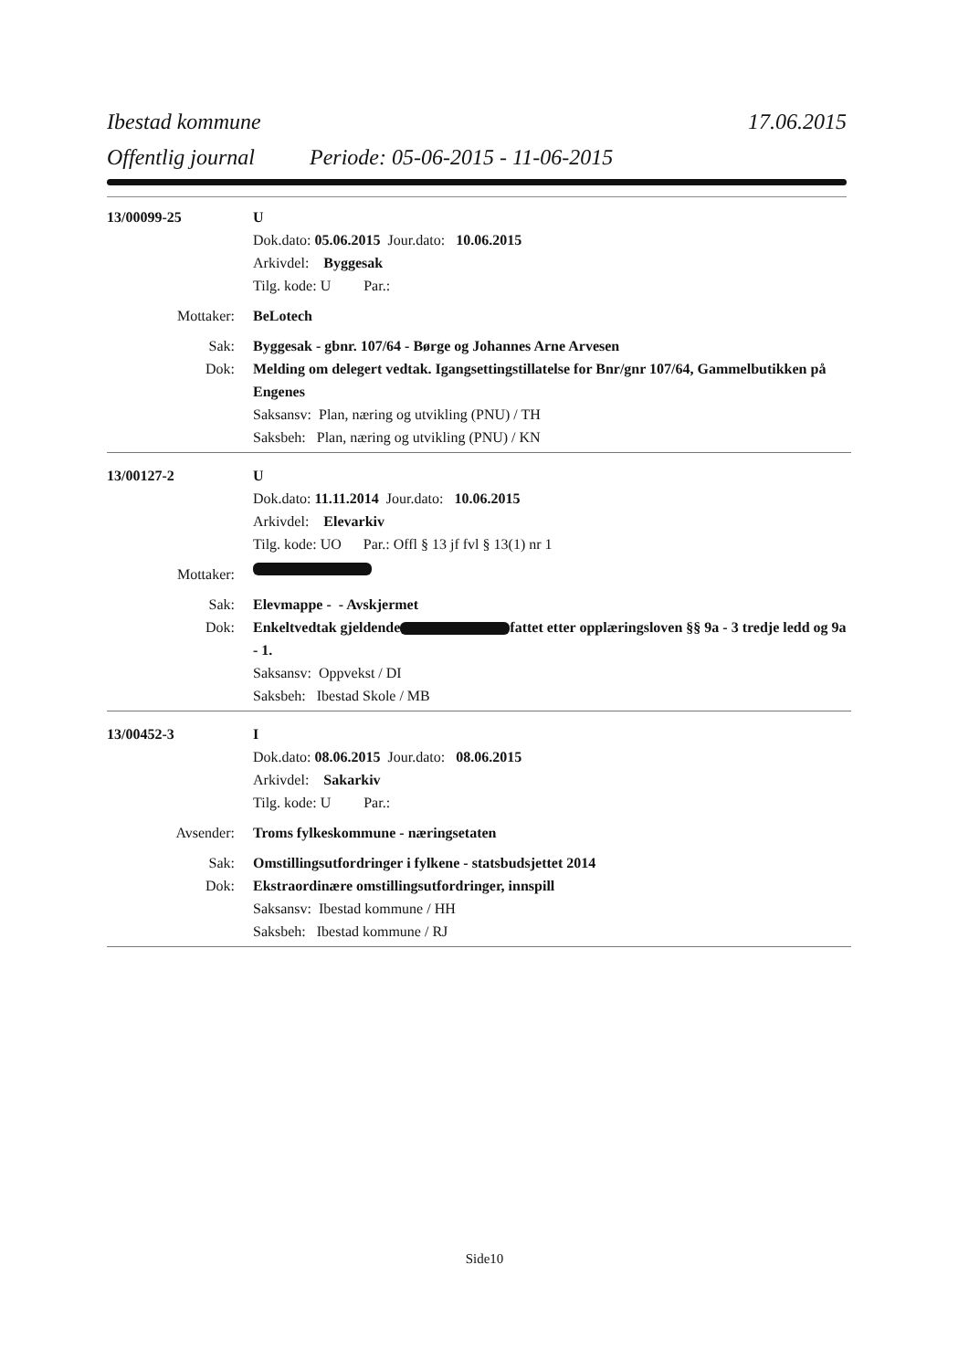Ibestad kommune 17.06.2015
Offentlig journal Periode: 05-06-2015 - 11-06-2015
13/00099-25 U
Dok.dato: 05.06.2015 Jour.dato: 10.06.2015
Arkivdel: Byggesak
Tilg. kode: U Par.:
Mottaker: BeLotech
Sak: Byggesak - gbnr. 107/64 - Børge og Johannes Arne Arvesen
Dok: Melding om delegert vedtak. Igangsettingstillatelse for Bnr/gnr 107/64, Gammelbutikken på Engenes
Saksansv: Plan, næring og utvikling (PNU) / TH
Saksbeh: Plan, næring og utvikling (PNU) / KN
13/00127-2 U
Dok.dato: 11.11.2014 Jour.dato: 10.06.2015
Arkivdel: Elevarkiv
Tilg. kode: UO Par.: Offl § 13 jf fvl § 13(1) nr 1
Mottaker:
Sak: Elevmappe - - Avskjermet
Dok: Enkeltvedtak gjeldende fattet etter opplæringsloven §§ 9a - 3 tredje ledd og 9a - 1.
Saksansv: Oppvekst / DI
Saksbeh: Ibestad Skole / MB
13/00452-3 I
Dok.dato: 08.06.2015 Jour.dato: 08.06.2015
Arkivdel: Sakarkiv
Tilg. kode: U Par.:
Avsender: Troms fylkeskommune - næringsetaten
Sak: Omstillingsutfordringer i fylkene - statsbudsjettet 2014
Dok: Ekstraordinære omstillingsutfordringer, innspill
Saksansv: Ibestad kommune / HH
Saksbeh: Ibestad kommune / RJ
Side10